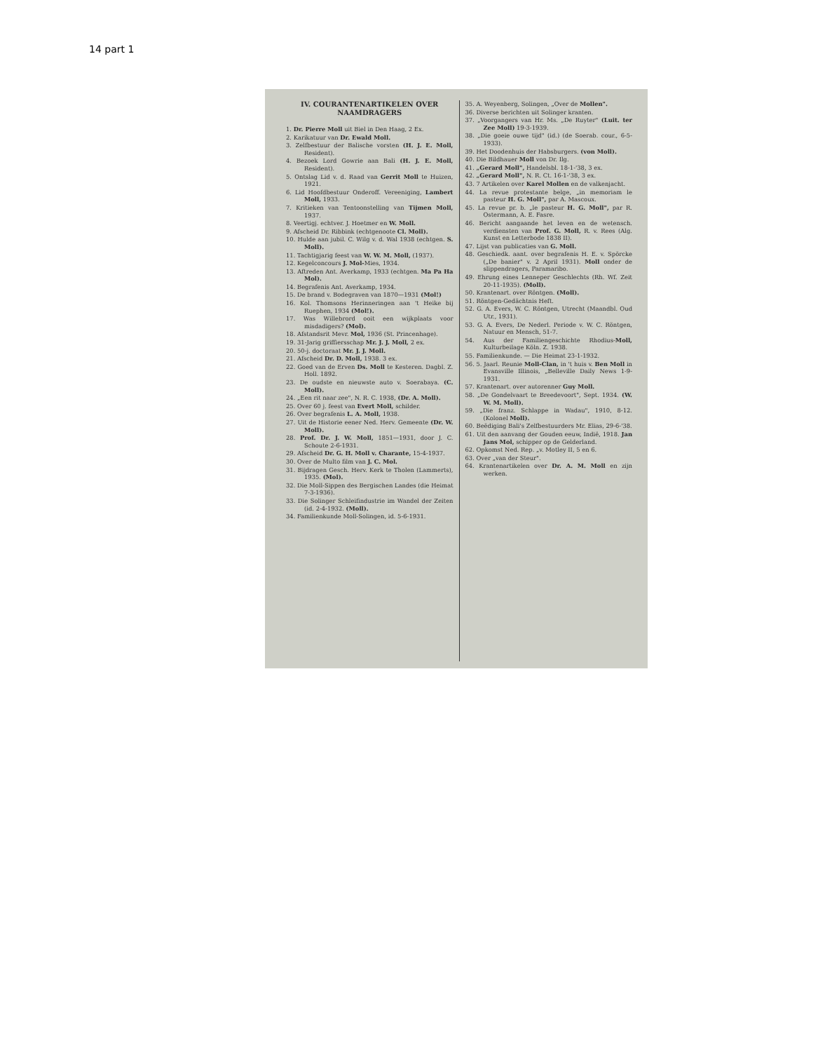14 part 1
IV. COURANTENARTIKELEN OVER NAAMDRAGERS
1. Dr. Pierre Moll uit Biel in Den Haag, 2 Ex.
2. Karikatuur van Dr. Ewald Moll.
3. Zelfbestuur der Balische vorsten (H. J. E. Moll, Resident).
4. Bezoek Lord Gowrie aan Bali (H. J. E. Moll, Resident).
5. Ontslag Lid v. d. Raad van Gerrit Moll te Huizen, 1921.
6. Lid Hoofdbestuur Onderoff. Vereeniging, Lambert Moll, 1933.
7. Kritieken van Tentoonstelling van Tijmen Moll, 1937.
8. Veertigj. echtver. J. Hoetmer en W. Moll.
9. Afscheid Dr. Ribbink (echtgenoote Cl. Moll).
10. Hulde aan jubil. C. Wilg v. d. Wal 1938 (echtgen. S. Moll).
11. Tachtigjarig feest van W. W. M. Moll, (1937).
12. Kegelconcours J. Mol-Mies, 1934.
13. Aftreden Ant. Averkamp, 1933 (echtgen. Ma Pa Ha Mol).
14. Begrafenis Ant. Averkamp, 1934.
15. De brand v. Bodegraven van 1870—1931 (Mol!)
16. Kol. Thomsons Herinneringen aan 't Heike bij Ruephen, 1934 (Mol!).
17. Was Willebrord ooit een wijkplaats voor misdadigers? (Mol).
18. Afstandsrit Mevr. Mol, 1936 (St. Princenhage).
19. 31-Jarig griffiersschap Mr. J. J. Moll, 2 ex.
20. 50-j. doctoraat Mr. J. J. Moll.
21. Afscheid Dr. D. Moll, 1938. 3 ex.
22. Goed van de Erven Ds. Moll te Kesteren. Dagbl. Z. Holl. 1892.
23. De oudste en nieuwste auto v. Soerabaya. (C. Moll).
24. „Een rit naar zee", N. R. C. 1938, (Dr. A. Moll).
25. Over 60 j. feest van Evert Moll, schilder.
26. Over begrafenis L. A. Moll, 1938.
27. Uit de Historie eener Ned. Herv. Gemeente (Dr. W. Moll).
28. Prof. Dr. J. W. Moll, 1851—1931, door J. C. Schoute 2-6-1931.
29. Afscheid Dr. G. H. Moll v. Charante, 15-4-1937.
30. Over de Multo film van J. C. Mol.
31. Bijdragen Gesch. Herv. Kerk te Tholen (Lammerts), 1935. (Mol).
32. Die Moll-Sippen des Bergischen Landes (die Heimat 7-3-1936).
33. Die Solinger Schleifindustrie im Wandel der Zeiten (id. 2-4-1932. (Moll).
34. Familienkunde Moll-Solingen, id. 5-6-1931.
35. A. Weyenberg, Solingen, „Over de Mollen".
36. Diverse berichten uit Solinger kranten.
37. „Voorgangers van Hr. Ms. „De Ruyter" (Luit. ter Zee Moll) 19-3-1939.
38. „Die goeie ouwe tijd" (id.) (de Soerab. cour., 6-5-1933).
39. Het Doodenhuis der Habsburgers. (von Moll).
40. Die Bildhauer Moll von Dr. Ilg.
41. „Gerard Moll", Handelsbl. 18-1-'38, 3 ex.
42. „Gerard Moll", N. R. Ct. 16-1-'38, 3 ex.
43. 7 Artikelen over Karel Mollen en de valkenjacht.
44. La revue protestante belge, „in memoriam le pasteur H. G. Moll", par A. Mascoux.
45. La revue pr. b. „le pasteur H. G. Moll", par R. Ostermann, A. E. Fasre.
46. Bericht aangaande het leven en de wetensch. verdiensten van Prof. G. Moll, R. v. Rees (Alg. Kunst en Letterbode 1838 II).
47. Lijst van publicaties van G. Moll.
48. Geschiedk. aant. over begrafenis H. E. v. Spörcke („De banier" v. 2 April 1931). Moll onder de slippendragers, Paramaribo.
49. Ehrung eines Lenneper Geschlechts (Rh. Wf. Zeit 20-11-1935). (Moll).
50. Krantenart. over Röntgen. (Moll).
51. Röntgen-Gedächtnis Heft.
52. G. A. Evers, W. C. Röntgen, Utrecht (Maandbl. Oud Utr., 1931).
53. G. A. Evers, De Nederl. Periode v. W. C. Röntgen, Natuur en Mensch, 51-7.
54. Aus der Familiengeschichte Rhodius-Moll, Kulturbeilage Köln. Z. 1938.
55. Familienkunde. — Die Heimat 23-1-1932.
56. 5. Jaarl. Reunie Moll-Clan, in 't huis v. Ben Moll in Evansville Illinois, „Belleville Daily News 1-9-1931.
57. Krantenart. over autorenner Guy Moll.
58. „De Gondelvaart te Breedevoort", Sept. 1934. (W. W. M. Moll).
59. „Die franz. Schlappe in Wadau", 1910, 8-12. (Kolonel Moll).
60. Beëdiging Bali's Zelfbestuurders Mr. Elias, 29-6-'38.
61. Uit den aanvang der Gouden eeuw, Indië, 1918. Jan Jans Mol, schipper op de Gelderland.
62. Opkomst Ned. Rep. „v. Motley II, 5 en 6.
63. Over „van der Steur".
64. Krantenartikelen over Dr. A. M. Moll en zijn werken.